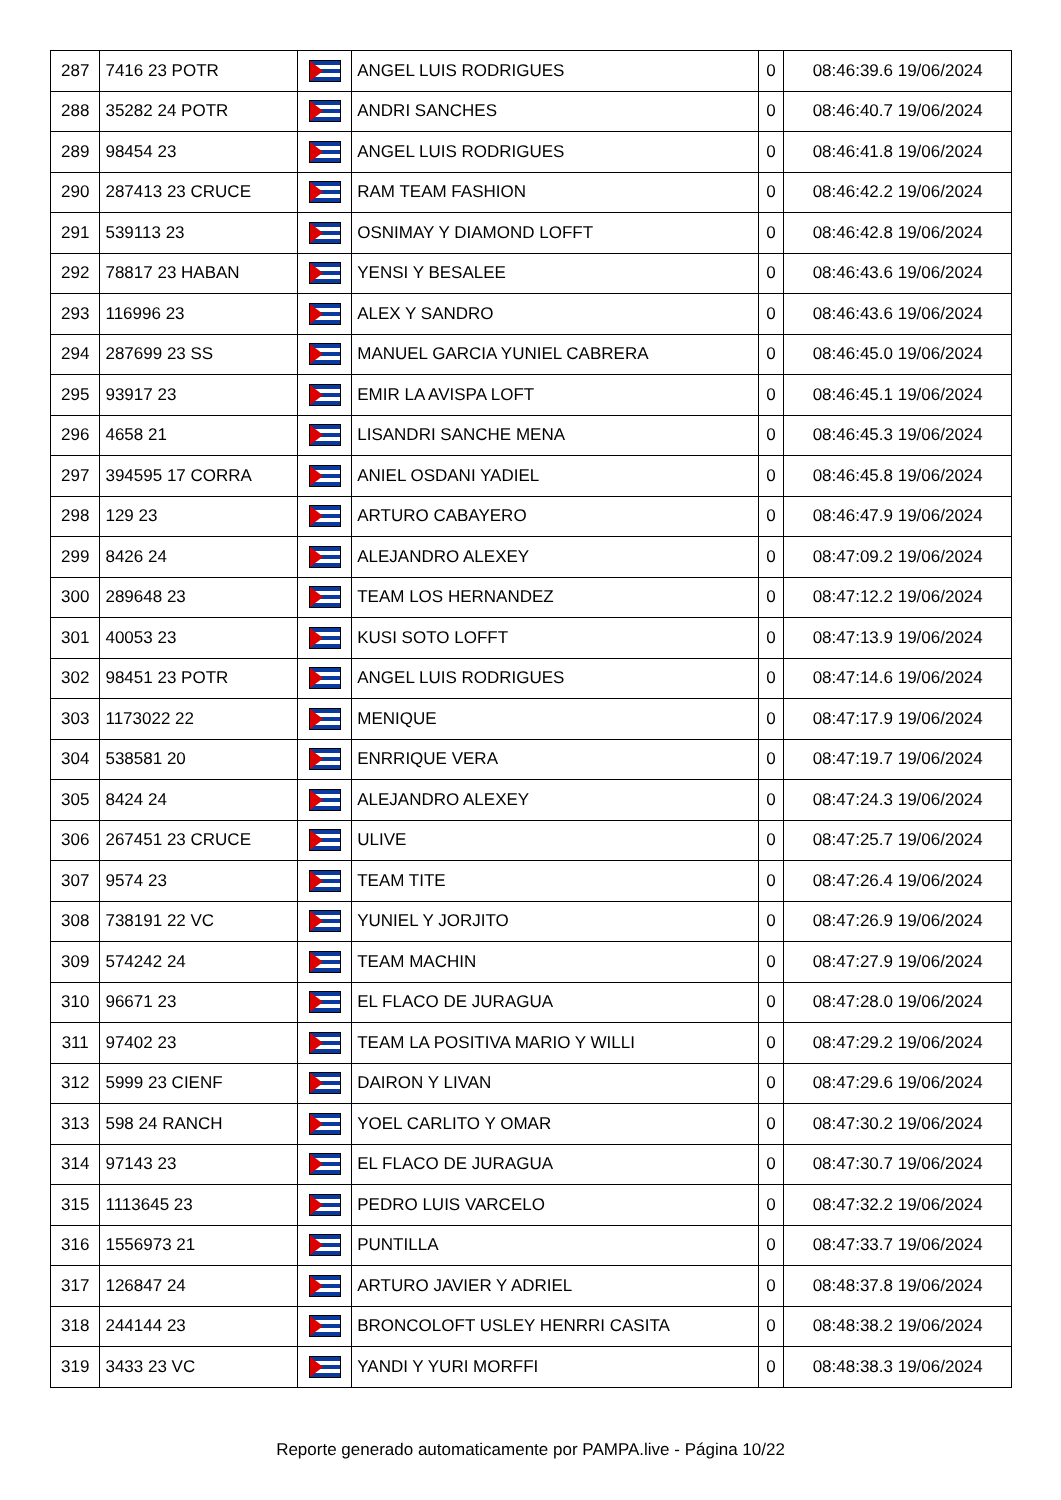| 287 | 7416 23 POTR | | ANGEL LUIS RODRIGUES | 0 | 08:46:39.6 19/06/2024 |
| 288 | 35282 24 POTR | | ANDRI SANCHES | 0 | 08:46:40.7 19/06/2024 |
| 289 | 98454 23 | | ANGEL LUIS RODRIGUES | 0 | 08:46:41.8 19/06/2024 |
| 290 | 287413 23 CRUCE | | RAM TEAM FASHION | 0 | 08:46:42.2 19/06/2024 |
| 291 | 539113 23 | | OSNIMAY Y DIAMOND LOFFT | 0 | 08:46:42.8 19/06/2024 |
| 292 | 78817 23 HABAN | | YENSI Y BESALEE | 0 | 08:46:43.6 19/06/2024 |
| 293 | 116996 23 | | ALEX Y SANDRO | 0 | 08:46:43.6 19/06/2024 |
| 294 | 287699 23 SS | | MANUEL GARCIA YUNIEL CABRERA | 0 | 08:46:45.0 19/06/2024 |
| 295 | 93917 23 | | EMIR LA AVISPA LOFT | 0 | 08:46:45.1 19/06/2024 |
| 296 | 4658 21 | | LISANDRI SANCHE MENA | 0 | 08:46:45.3 19/06/2024 |
| 297 | 394595 17 CORRA | | ANIEL OSDANI YADIEL | 0 | 08:46:45.8 19/06/2024 |
| 298 | 129 23 | | ARTURO CABAYERO | 0 | 08:46:47.9 19/06/2024 |
| 299 | 8426 24 | | ALEJANDRO ALEXEY | 0 | 08:47:09.2 19/06/2024 |
| 300 | 289648 23 | | TEAM LOS HERNANDEZ | 0 | 08:47:12.2 19/06/2024 |
| 301 | 40053 23 | | KUSI SOTO LOFFT | 0 | 08:47:13.9 19/06/2024 |
| 302 | 98451 23 POTR | | ANGEL LUIS RODRIGUES | 0 | 08:47:14.6 19/06/2024 |
| 303 | 1173022 22 | | MENIQUE | 0 | 08:47:17.9 19/06/2024 |
| 304 | 538581 20 | | ENRRIQUE VERA | 0 | 08:47:19.7 19/06/2024 |
| 305 | 8424 24 | | ALEJANDRO ALEXEY | 0 | 08:47:24.3 19/06/2024 |
| 306 | 267451 23 CRUCE | | ULIVE | 0 | 08:47:25.7 19/06/2024 |
| 307 | 9574 23 | | TEAM TITE | 0 | 08:47:26.4 19/06/2024 |
| 308 | 738191 22 VC | | YUNIEL Y JORJITO | 0 | 08:47:26.9 19/06/2024 |
| 309 | 574242 24 | | TEAM MACHIN | 0 | 08:47:27.9 19/06/2024 |
| 310 | 96671 23 | | EL FLACO DE JURAGUA | 0 | 08:47:28.0 19/06/2024 |
| 311 | 97402 23 | | TEAM LA POSITIVA MARIO Y WILLI | 0 | 08:47:29.2 19/06/2024 |
| 312 | 5999 23 CIENF | | DAIRON Y LIVAN | 0 | 08:47:29.6 19/06/2024 |
| 313 | 598 24 RANCH | | YOEL CARLITO Y OMAR | 0 | 08:47:30.2 19/06/2024 |
| 314 | 97143 23 | | EL FLACO DE JURAGUA | 0 | 08:47:30.7 19/06/2024 |
| 315 | 1113645 23 | | PEDRO LUIS VARCELO | 0 | 08:47:32.2 19/06/2024 |
| 316 | 1556973 21 | | PUNTILLA | 0 | 08:47:33.7 19/06/2024 |
| 317 | 126847 24 | | ARTURO JAVIER Y ADRIEL | 0 | 08:48:37.8 19/06/2024 |
| 318 | 244144 23 | | BRONCOLOFT USLEY HENRRI CASITA | 0 | 08:48:38.2 19/06/2024 |
| 319 | 3433 23 VC | | YANDI Y YURI MORFFI | 0 | 08:48:38.3 19/06/2024 |
Reporte generado automaticamente por PAMPA.live - Página 10/22